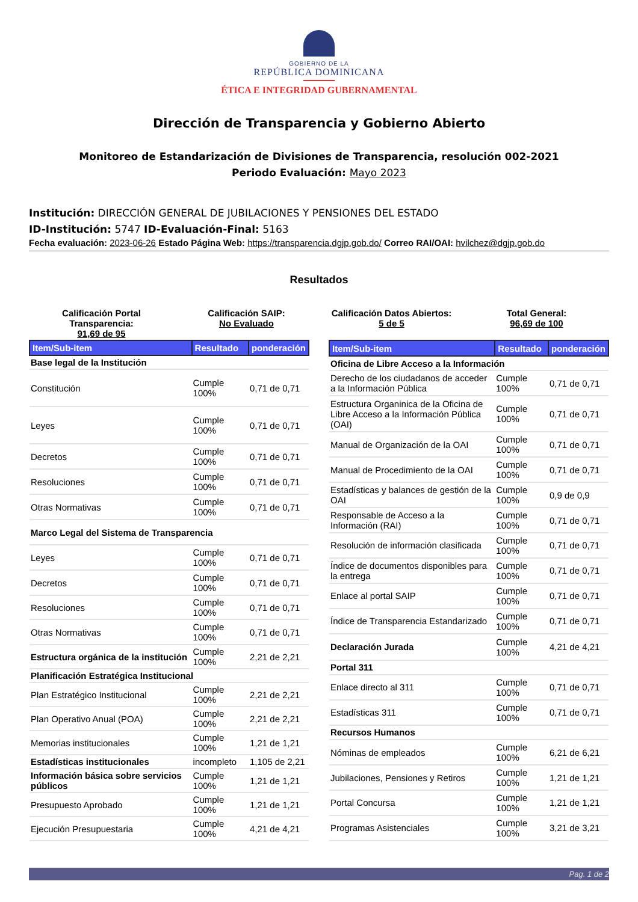GOBIERNO DE LA
REPÚBLICA DOMINICANA
ÉTICA E INTEGRIDAD GUBERNAMENTAL
Dirección de Transparencia y Gobierno Abierto
Monitoreo de Estandarización de Divisiones de Transparencia, resolución 002-2021
Periodo Evaluación: Mayo 2023
Institución: DIRECCIÓN GENERAL DE JUBILACIONES Y PENSIONES DEL ESTADO
ID-Institución: 5747 ID-Evaluación-Final: 5163
Fecha evaluación: 2023-06-26 Estado Página Web: https://transparencia.dgjp.gob.do/ Correo RAI/OAI: hvilchez@dgjp.gob.do
Resultados
Calificación Portal Transparencia:
91,69 de 95
Calificación SAIP:
No Evaluado
Calificación Datos Abiertos:
5 de 5
Total General:
96,69 de 100
| Item/Sub-item | Resultado | ponderación |
| --- | --- | --- |
| Base legal de la Institución | | |
| Constitución | Cumple 100% | 0,71 de 0,71 |
| Leyes | Cumple 100% | 0,71 de 0,71 |
| Decretos | Cumple 100% | 0,71 de 0,71 |
| Resoluciones | Cumple 100% | 0,71 de 0,71 |
| Otras Normativas | Cumple 100% | 0,71 de 0,71 |
| Marco Legal del Sistema de Transparencia | | |
| Leyes | Cumple 100% | 0,71 de 0,71 |
| Decretos | Cumple 100% | 0,71 de 0,71 |
| Resoluciones | Cumple 100% | 0,71 de 0,71 |
| Otras Normativas | Cumple 100% | 0,71 de 0,71 |
| Estructura orgánica de la institución | Cumple 100% | 2,21 de 2,21 |
| Planificación Estratégica Institucional | | |
| Plan Estratégico Institucional | Cumple 100% | 2,21 de 2,21 |
| Plan Operativo Anual (POA) | Cumple 100% | 2,21 de 2,21 |
| Memorias institucionales | Cumple 100% | 1,21 de 1,21 |
| Estadísticas institucionales | incompleto | 1,105 de 2,21 |
| Información básica sobre servicios públicos | Cumple 100% | 1,21 de 1,21 |
| Presupuesto Aprobado | Cumple 100% | 1,21 de 1,21 |
| Ejecución Presupuestaria | Cumple 100% | 4,21 de 4,21 |
| Item/Sub-item | Resultado | ponderación |
| --- | --- | --- |
| Oficina de Libre Acceso a la Información | | |
| Derecho de los ciudadanos de acceder a la Información Pública | Cumple 100% | 0,71 de 0,71 |
| Estructura Organinica de la Oficina de Libre Acceso a la Información Pública (OAI) | Cumple 100% | 0,71 de 0,71 |
| Manual de Organización de la OAI | Cumple 100% | 0,71 de 0,71 |
| Manual de Procedimiento de la OAI | Cumple 100% | 0,71 de 0,71 |
| Estadísticas y balances de gestión de la OAI | Cumple 100% | 0,9 de 0,9 |
| Responsable de Acceso a la Información (RAI) | Cumple 100% | 0,71 de 0,71 |
| Resolución de información clasificada | Cumple 100% | 0,71 de 0,71 |
| Índice de documentos disponibles para la entrega | Cumple 100% | 0,71 de 0,71 |
| Enlace al portal SAIP | Cumple 100% | 0,71 de 0,71 |
| Índice de Transparencia Estandarizado | Cumple 100% | 0,71 de 0,71 |
| Declaración Jurada | Cumple 100% | 4,21 de 4,21 |
| Portal 311 | | |
| Enlace directo al 311 | Cumple 100% | 0,71 de 0,71 |
| Estadísticas 311 | Cumple 100% | 0,71 de 0,71 |
| Recursos Humanos | | |
| Nóminas de empleados | Cumple 100% | 6,21 de 6,21 |
| Jubilaciones, Pensiones y Retiros | Cumple 100% | 1,21 de 1,21 |
| Portal Concursa | Cumple 100% | 1,21 de 1,21 |
| Programas Asistenciales | Cumple 100% | 3,21 de 3,21 |
Pag. 1 de 2